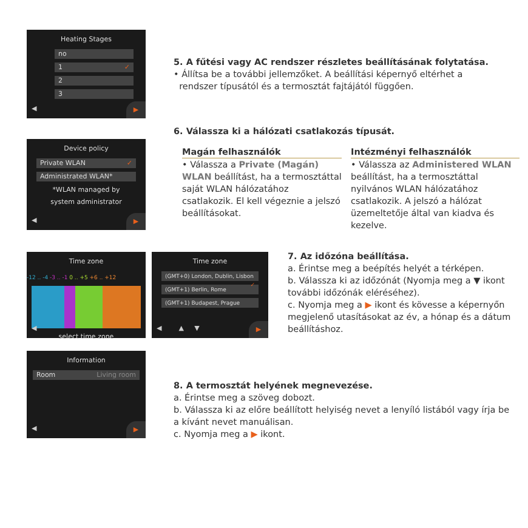Heating Stages
no
1 ✓
2
3
◀ ▶
5. A fűtési vagy AC rendszer részletes beállításának folytatása.
• Állítsa be a további jellemzőket. A beállítási képernyő eltérhet a
rendszer típusától és a termosztát fajtájától függően.
Device policy
Private WLAN ✓
Administrated WLAN*
*WLAN managed by
system administrator
◀ ▶
6. Válassza ki a hálózati csatlakozás típusát.
Magán felhasználók
• Válassza a Private (Magán) WLAN beállítást, ha a termosztáttal saját WLAN hálózatához csatlakozik. El kell végeznie a jelszó beállításokat.
Intézményi felhasználók
• Válassza az Administered WLAN beállítást, ha a termosztáttal nyilvános WLAN hálózatához csatlakozik. A jelszó a hálózat üzemeltetője által van kiadva és kezelve.
Time zone
-12 .. -4 -3 .. -1 0 .. +5 +6 .. +12
select time zone
◀
Time zone
(GMT+0) London, Dublin, Lisbon ✓
(GMT+1) Berlin, Rome
(GMT+1) Budapest, Prague
◀ ▲ ▼ ▶
7. Az időzóna beállítása.
a. Érintse meg a beépítés helyét a térképen.
b. Válassza ki az időzónát (Nyomja meg a ▼ ikont további időzónák eléréséhez).
c. Nyomja meg a ▶ ikont és kövesse a képernyőn megjelenő utasításokat az év, a hónap és a dátum beállításhoz.
Information
Room Living room
◀ ▶
8. A termosztát helyének megnevezése.
a. Érintse meg a szöveg dobozt.
b. Válassza ki az előre beállított helyiség nevet a lenyíló listából vagy írja be a kívánt nevet manuálisan.
c. Nyomja meg a ▶ ikont.